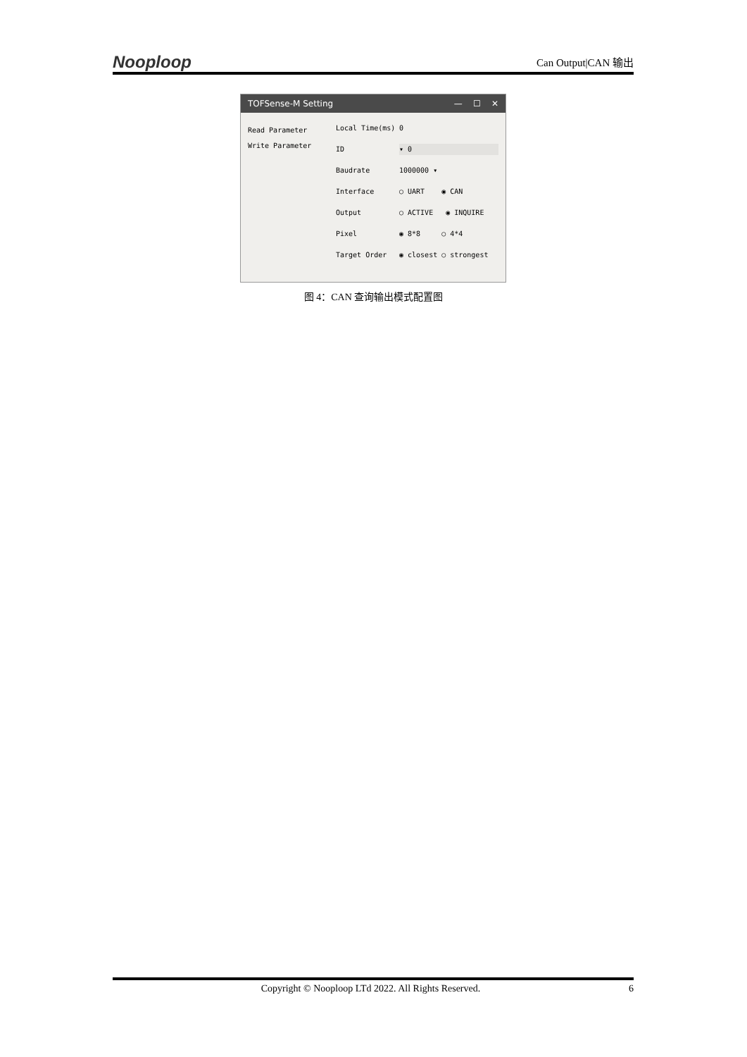Nooploop Can Output|CAN 输出
TOFSense-M Setting — ☐ ✕
Read Parameter
Write Parameter
Local Time(ms) 0 ID ▾ 0 Baudrate 1000000 ▾ Interface ○ UART ◉ CAN Output ○ ACTIVE ◉ INQUIRE Pixel ◉ 8*8 ○ 4*4 Target Order ◉ closest ○ strongest
图 4：CAN 查询输出模式配置图
Copyright © Nooploop LTd 2022. All Rights Reserved. 6